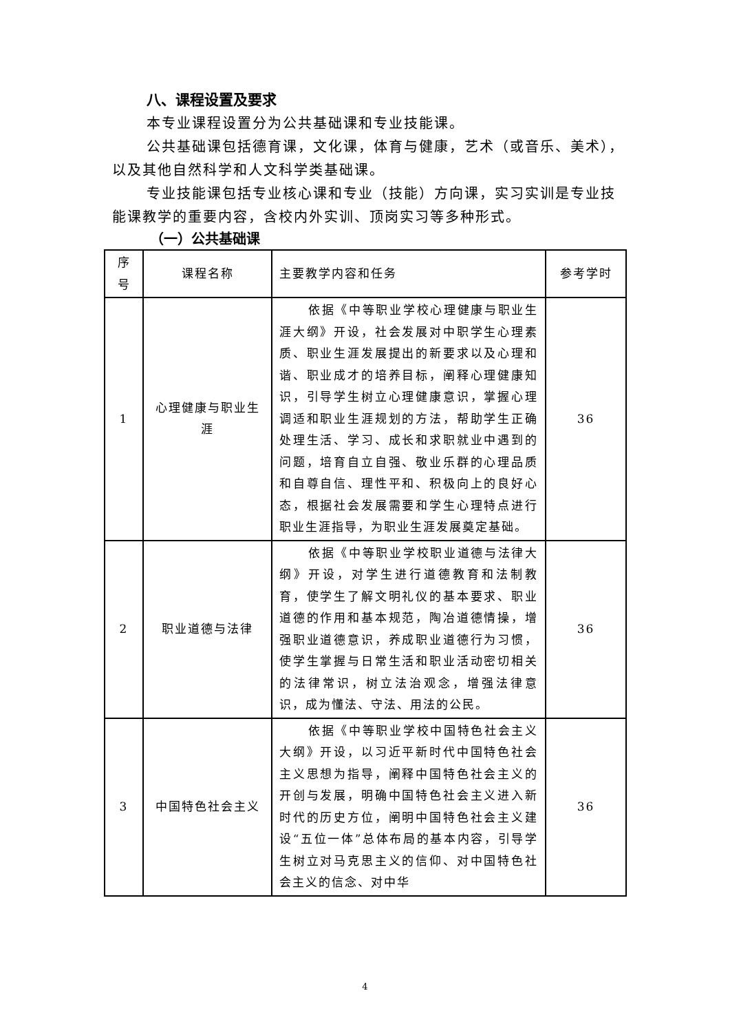八、课程设置及要求
本专业课程设置分为公共基础课和专业技能课。
公共基础课包括德育课，文化课，体育与健康，艺术（或音乐、美术），以及其他自然科学和人文科学类基础课。
专业技能课包括专业核心课和专业（技能）方向课，实习实训是专业技能课教学的重要内容，含校内外实训、顶岗实习等多种形式。
（一）公共基础课
| 序号 | 课程名称 | 主要教学内容和任务 | 参考学时 |
| --- | --- | --- | --- |
| 1 | 心理健康与职业生涯 | 依据《中等职业学校心理健康与职业生涯大纲》开设，社会发展对中职学生心理素质、职业生涯发展提出的新要求以及心理和谐、职业成才的培养目标，阐释心理健康知识，引导学生树立心理健康意识，掌握心理调适和职业生涯规划的方法，帮助学生正确处理生活、学习、成长和求职就业中遇到的问题，培育自立自强、敬业乐群的心理品质和自尊自信、理性平和、积极向上的良好心态，根据社会发展需要和学生心理特点进行职业生涯指导，为职业生涯发展奠定基础。 | 36 |
| 2 | 职业道德与法律 | 依据《中等职业学校职业道德与法律大纲》开设，对学生进行道德教育和法制教育，使学生了解文明礼仪的基本要求、职业道德的作用和基本规范，陶冶道德情操，增强职业道德意识，养成职业道德行为习惯，使学生掌握与日常生活和职业活动密切相关的法律常识，树立法治观念，增强法律意识，成为懂法、守法、用法的公民。 | 36 |
| 3 | 中国特色社会主义 | 依据《中等职业学校中国特色社会主义大纲》开设，以习近平新时代中国特色社会主义思想为指导，阐释中国特色社会主义的开创与发展，明确中国特色社会主义进入新时代的历史方位，阐明中国特色社会主义建设“五位一体”总体布局的基本内容，引导学生树立对马克思主义的信仰、对中国特色社会主义的信念、对中华 | 36 |
4